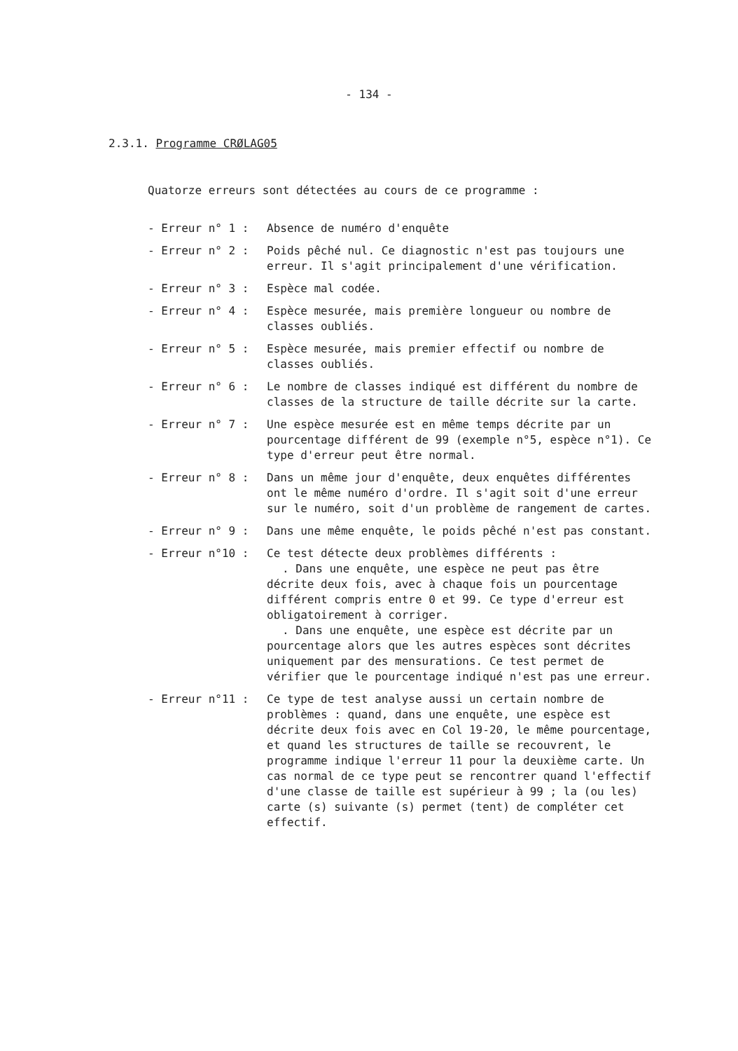- 134 -
2.3.1. Programme CRØLAG05
Quatorze erreurs sont détectées au cours de ce programme :
- Erreur n° 1 :
Absence de numéro d'enquête
- Erreur n° 2 :
Poids pêché nul. Ce diagnostic n'est pas toujours une erreur. Il s'agit principalement d'une vérification.
- Erreur n° 3 :
Espèce mal codée.
- Erreur n° 4 :
Espèce mesurée, mais première longueur ou nombre de classes oubliés.
- Erreur n° 5 :
Espèce mesurée, mais premier effectif ou nombre de classes oubliés.
- Erreur n° 6 :
Le nombre de classes indiqué est différent du nombre de classes de la structure de taille décrite sur la carte.
- Erreur n° 7 :
Une espèce mesurée est en même temps décrite par un pourcentage différent de 99 (exemple n°5, espèce n°1). Ce type d'erreur peut être normal.
- Erreur n° 8 :
Dans un même jour d'enquête, deux enquêtes différentes ont le même numéro d'ordre. Il s'agit soit d'une erreur sur le numéro, soit d'un problème de rangement de cartes.
- Erreur n° 9 :
Dans une même enquête, le poids pêché n'est pas constant.
- Erreur n°10 :
Ce test détecte deux problèmes différents :
. Dans une enquête, une espèce ne peut pas être décrite deux fois, avec à chaque fois un pourcentage différent compris entre 0 et 99. Ce type d'erreur est obligatoirement à corriger.
. Dans une enquête, une espèce est décrite par un pourcentage alors que les autres espèces sont décrites uniquement par des mensurations. Ce test permet de vérifier que le pourcentage indiqué n'est pas une erreur.
- Erreur n°11 :
Ce type de test analyse aussi un certain nombre de problèmes : quand, dans une enquête, une espèce est décrite deux fois avec en Col 19-20, le même pourcentage, et quand les structures de taille se recouvrent, le programme indique l'erreur 11 pour la deuxième carte. Un cas normal de ce type peut se rencontrer quand l'effectif d'une classe de taille est supérieur à 99 ; la (ou les) carte (s) suivante (s) permet (tent) de compléter cet effectif.